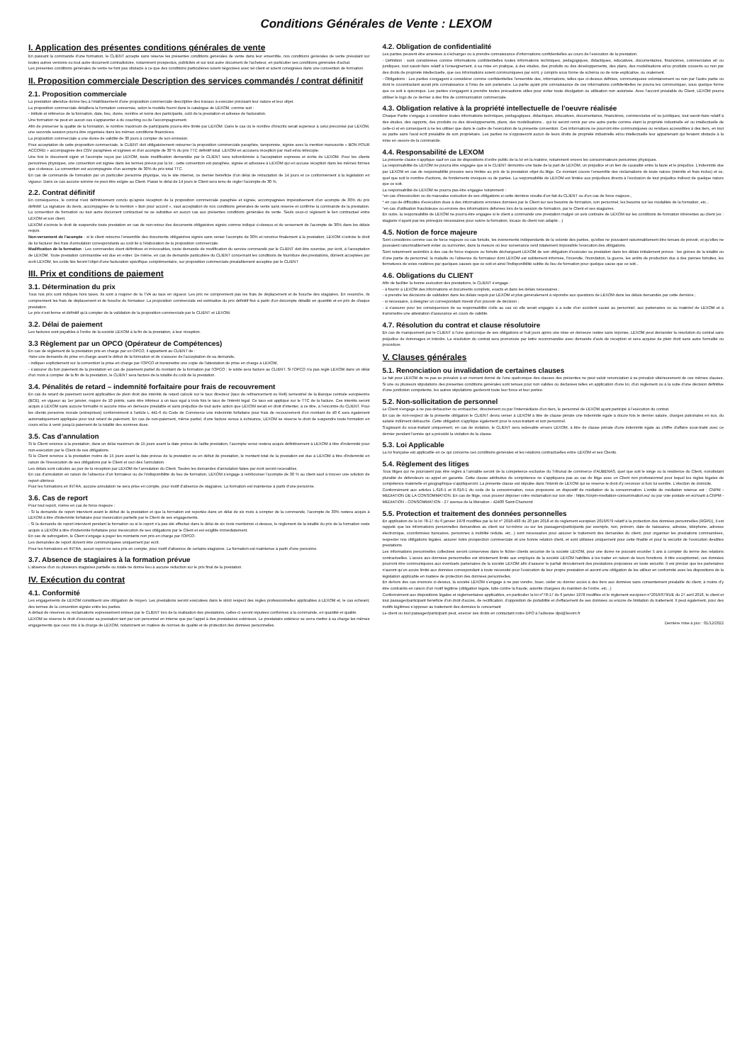Conditions Générales de Vente : LEXOM
I. Application des présentes conditions générales de vente
En passant la commande d'une formation, le CLIENT accepte sans réserve les présentes conditions générales de vente dans leur ensemble, nos conditions générales de vente prévalant sur toutes autres versions ou tout autre document contradictoire, notamment prospectus, publicités et sur tout autre document de l'acheteur, en particulier ses conditions générales d'achat.
Les présentes conditions générales de vente ne font pas obstacle à ce que des conditions particulières soient négociées avec tel client et soient consignées dans une convention de formation.
II. Proposition commerciale Description des services commandés / contrat définitif
2.1. Proposition commerciale
La prestation attendue donne lieu à l'établissement d'une proposition commerciale descriptive des travaux à exécuter précisant leur nature et leur objet.
La proposition commerciale détaillera la formation concernée, selon le modèle fourni dans le catalogue de LEXOM, comme suit :
- Intitulé et référence de la formation, date, lieu, durée, nombre et noms des participants, coût de la prestation et adresse de facturation.
Une formation ne peut en aucun cas s'apparenter à du coaching ou de l'accompagnement.
Afin de préserver la qualité de la formation, le nombre maximum de participants pourra être limité par LEXOM. Dans le cas où le nombre d'inscrits serait supérieur à celui préconisé par LEXOM, une seconde session pourra être organisée dans les mêmes conditions financières.
La proposition commerciale a une durée de validité de 30 jours à compter de son émission.
Pour acceptation de cette proposition commerciale, le CLIENT doit obligatoirement retourner la proposition commerciale paraphée, tamponnée, signée avec la mention manuscrite « BON POUR ACCORD » accompagnée des CGV paraphées et signées et d'un acompte de 30 % du prix TTC définitif total. LEXOM en accusera réception par mail et/ou télécopie.
Une fois le document signé et l'acompte reçus par LEXOM, toute modification demandée par le CLIENT sera subordonnée à l'acceptation expresse et écrite de LEXOM. Pour les clients personnes physiques, une convention est signée dans les termes prévus par la loi ; cette convention est paraphée, signée et adressée à LEXOM qui en accuse réception dans les mêmes formes que ci-dessus. La convention est accompagnée d'un acompte de 30% du prix total TTC.
En cas de commande de formation par un particulier personne physique, via le site internet, ce dernier bénéficie d'un délai de rétractation de 14 jours et ce conformément à la législation en vigueur. Dans ce cas aucune somme ne peut être exigée au Client. Passé le délai de 14 jours le Client sera tenu de régler l'acompte de 30 %.
2.2. Contrat définitif
En conséquence, le contrat n'est définitivement conclu qu'après réception de la proposition commerciale paraphée et signée, accompagnées impérativement d'un acompte de 30% du prix définitif. La signature du devis, accompagnée de la mention « Bon pour accord », vaut acceptation de nos conditions générales de vente sans réserve et confirme la commande de la prestation. La convention de formation ou tout autre document contractuel ne se substitue en aucun cas aux présentes conditions générales de vente. Seuls ceux-ci régissent le lien contractuel entre LEXOM et son client.
LEXOM s'octroie le droit de suspendre toute prestation en cas de non-retour des documents obligatoires signés comme indiqué ci-dessus et du versement de l'acompte de 30% dans les délais requis.
Non-versement de l'acompte : si le client retourne l'ensemble des documents obligatoires signés sans verser l'acompte de 30% et renonce finalement à la prestation, LEXOM s'octroie le droit de lui facturer des frais d'annulation correspondants au coût lié à l'élaboration de la proposition commerciale.
Modification de la formation : Les commandes étant définitives et irrévocables, toute demande de modification du service commandé par le CLIENT doit être soumise, par écrit, à l'acceptation de LEXOM. Toute prestation commandée est due en entier. De même, en cas de demande particulière du CLIENT concernant les conditions de fourniture des prestations, dûment acceptées par écrit LEXOM, les coûts liés feront l'objet d'une facturation spécifique complémentaire, sur proposition commerciale préalablement acceptée par le CLIENT
III. Prix et conditions de paiement
3.1. Détermination du prix
Tous nos prix sont indiqués hors taxes. Ils sont à majorer de la TVA au taux en vigueur. Les prix ne comprennent pas les frais de déplacement et de bouche des stagiaires. En revanche, ils comprennent les frais de déplacement et de bouche du formateur. La proposition commerciale est estimative du prix définitif fixé à partir d'un décompte détaillé en quantité et en prix de chaque prestation.
Le prix n'est ferme et définitif qu'à compter de la validation de la proposition commerciale par le CLIENT et LEXOM.
3.2. Délai de paiement
Les factures sont payables à l'ordre de la société LEXOM à la fin de la prestation, à leur réception.
3.3 Règlement par un OPCO (Opérateur de Compétences)
En cas de règlement de la prestation pris en charge par un OPCO, il appartient au CLIENT de :
-faire une demande de prise en charge avant le début de la formation et de s'assurer de l'acceptation de sa demande,
- indiquer explicitement sur la convention la prise en charge par l'OPCO et transmettre une copie de l'attestation de prise en charge à LEXOM,
- s'assurer du bon paiement de la prestation en cas de paiement partiel du montant de la formation par l'OPCO ; le solde sera facturé au CLIENT. Si l'OPCO n'a pas réglé LEXOM dans un délai d'un mois à compter de la fin de la prestation, le CLIENT sera facturé de la totalité du coût de la prestation.
3.4. Pénalités de retard – indemnité forfaitaire pour frais de recouvrement
En cas de retard de paiement seront applicables de plein droit des intérêts de retard calculé sur le taux directeur (taux de refinancement ou Refi) semestriel de la Banque centrale européenne (BCE), en vigueur au 1er janvier, majoré de 10 points, sans être inférieur à un taux égal à trois fois le taux de l'intérêt légal. Ce taux est appliqué sur le TTC de la facture. Ces intérêts seront acquis à LEXOM sans aucune formalité ni aucune mise en demeure préalable et sans préjudice de tout autre action que LEXOM serait en droit d'intenter, à ce titre, à l'encontre du CLIENT. Pour les clients personne morale (entreprises) conformément à l'article L 441-6 du Code de Commerce une indemnité forfaitaire pour frais de recouvrement d'un montant de 40 € sera également automatiquement appliquée pour tout retard de paiement. En cas de non-paiement, même partiel, d'une facture venue à échéance, LEXOM se réserve le droit de suspendre toute formation en cours et/ou à venir jusqu'à paiement de la totalité des sommes dues.
3.5. Cas d'annulation
Si le Client renonce à la prestation, dans un délai maximum de 15 jours avant la date prévue de ladite prestation, l'acompte versé restera acquis définitivement à LEXOM à titre d'indemnité pour non-exécution par le Client de ses obligations.
Si le Client renonce à la prestation moins de 15 jours avant la date prévue de la prestation ou en début de prestation, le montant total de la prestation est due à LEXOM à titre d'indemnité en raison de l'inexécution de ses obligations par le Client et ceci dès l'annulation.
Les délais sont calculés au jour de la réception par LEXOM de l'annulation du Client. Seules les demandes d'annulation faites par écrit seront recevables.
En cas d'annulation en raison de l'absence d'un formateur ou de l'indisponibilité du lieu de formation, LEXOM s'engage à rembourser l'acompte de 30 % au client sauf à trouver une solution de report ultérieur.
Pour les formations en INTRA, aucune annulation ne sera prise en compte, pour motif d'absence de stagiaires. La formation est maintenue à partir d'une personne.
3.6. Cas de report
Pour tout report, même en cas de force majeure :
- Si la demande de report intervient avant le début de la prestation et que la formation est reportée dans un délai de six mois à compter de la commande, l'acompte de 30% restera acquis à LEXOM à titre d'indemnité forfaitaire pour inexécution partielle par le Client de ses engagements.
- Si la demande de report intervient pendant la formation ou si le report n'a pas été effectué dans le délai de six mois mentionné ci-dessus, le règlement de la totalité du prix de la formation reste acquis à LEXOM à titre d'indemnité forfaitaire pour inexécution de ses obligations par le Client et est exigible immédiatement.
En cas de subrogation, le Client s'engage à payer les montants non pris en charge par l'OPCO.
Les demandes de report doivent être communiquées uniquement par écrit.
Pour les formations en INTRA, aucun report ne sera pris en compte, pour motif d'absence de certains stagiaires. La formation est maintenue à partir d'une personne.
3.7. Absence de stagiaires à la formation prévue
L'absence d'un ou plusieurs stagiaires partielle ou totale ne donne lieu à aucune réduction sur le prix final de la prestation.
IV. Exécution du contrat
4.1. Conformité
Les engagements de LEXOM constituent une obligation de moyen. Les prestations seront exécutées dans le strict respect des règles professionnelles applicables à LEXOM et, le cas échéant, des termes de la convention signée entre les parties.
A défaut de réserves ou réclamations expressément émises par le CLIENT lors de la réalisation des prestations, celles-ci seront réputées conformes à la commande, en quantité et qualité.
LEXOM se réserve le droit d'exécuter sa prestation tant par son personnel en interne que par l'appel à des prestataires extérieurs. Le prestataire extérieur se verra mettre à sa charge les mêmes engagements que ceux mis à la charge de LEXOM, notamment en matière de normes de qualité et de protection des données personnelles.
4.2. Obligation de confidentialité
Les parties peuvent être amenées à s'échanger ou à prendre connaissance d'informations confidentielles au cours de l'exécution de la prestation.
- Définition : sont considérées comme informations confidentielles toutes informations techniques, pédagogiques, didactiques, éducatives, documentaires, financières, commerciales et/ ou juridiques, tout savoir-faire relatif à l'enseignement, à sa mise en pratique, à des études, des produits ou des développements, des plans, des modélisations et/ou produits couverts ou non par des droits de propriété intellectuelle, que ces informations soient communiquées par écrit, y compris sous forme de schéma ou de note explicative, ou oralement.
- Obligations : Les parties s'engagent à considérer comme confidentielles l'ensemble des, informations, telles que ci-dessus définies, communiquées volontairement ou non par l'autre partie ou dont le cocontractant aurait pris connaissance à l'insu de son partenaire. La partie ayant pris connaissance de ces informations confidentielles ne pourra les communiquer, sous quelque forme que ce soit à quiconque. Les parties s'engagent à prendre toutes précautions utiles pour éviter toute divulgation ou utilisation non autorisée. Avec l'accord préalable du Client, LEXOM pourra utiliser le logo de ce dernier à des fins de communication commerciale.
4.3. Obligation relative à la propriété intellectuelle de l'oeuvre réalisée
Chaque Partie s'engage à considérer toutes informations techniques, pédagogiques, didactiques, éducatives, documentaires, financières, commerciales et/ ou juridiques, tout savoir-faire relatif à des études, des rapports, des produits ou des développements, plans, des modélisations... qui lui seront remis par une autre partie comme étant la propriété industrielle et/ ou intellectuelle de celle-ci et en conséquent à ne les utiliser que dans le cadre de l'exécution de la présente convention. Ces informations ne pourront être communiquées ou rendues accessibles à des tiers, en tout ou partie sans l'aval écrit préalable de son propriétaire. Les parties ne s'opposeront aucun de leurs droits de propriété industrielle et/ou intellectuelle leur appartenant qui feraient obstacle à la mise en oeuvre de la commande.
4.4. Responsabilité de LEXOM
La présente clause s'applique sauf en cas de dispositions d'ordre public de la loi en la matière, notamment envers les consommateurs personnes physiques.
La responsabilité de LEXOM ne pourra être engagée que si le CLIENT démontre une faute de la part de LEXOM, un préjudice et un lien de causalité entre la faute et le préjudice. L'indemnité due par LEXOM en cas de responsabilité prouvée sera limitée au prix de la prestation objet du litige. Ce montant couvre l'ensemble des réclamations de toute nature (intérêts et frais inclus) et ce, quel que soit le nombre d'actions, de fondements invoqués ou de parties. La responsabilité de LEXOM est limitée aux préjudices directs à l'exclusion de tout préjudice indirect de quelque nature que ce soit.
La responsabilité de LEXOM ne pourra pas être engagée notamment :
*en cas d'inexécution ou de mauvaise exécution de ses obligations si cette dernière résulte d'un fait du CLIENT ou d'un cas de force majeure.,
* en cas de difficultés d'exécution dues à des informations erronées données par le Client sur ses besoins de formation, son personnel, les besoins sur les modalités de la formation, etc...
*en cas d'utilisation frauduleuse ou erronée des informations délivrées lors de la session de formation, par le Client et ses stagiaires.
En outre, la responsabilité de LEXOM ne pourra être engagée si le client a commandé une prestation malgré un avis contraire de LEXOM sur les conditions de formation inhérentes au client (ex : stagiaire n'ayant pas les prérequis nécessaires pour suivre la formation, locaux du client non adapté…)
4.5. Notion de force majeure
Sont considérés comme cas de force majeure ou cas fortuits, les événements indépendants de la volonté des parties, qu'elles ne pouvaient raisonnablement être tenues de prévoir, et qu'elles ne pouvaient raisonnablement éviter ou surmonter, dans la mesure où leur survenance rend totalement impossible l'exécution des obligations.
Sont notamment assimilés à des cas de force majeure ou fortuits déchargeant LEXOM de son obligation d'exécuter sa prestation dans les délais initialement prévus : les grèves de la totalité ou d'une partie du personnel, la maladie ou l'absence du formateur dont LEXOM est subitement informée, l'incendie, l'inondation, la guerre, les arrêts de production dus à des pannes fortuites, les fermetures de voies routières par quelques causes que ce soit et ainsi l'indisponibilité subite du lieu de formation pour quelque cause que ce soit...
4.6. Obligations du CLIENT
Afin de faciliter la bonne exécution des prestations, le CLIENT s'engage :
- à fournir à LEXOM des informations et documents complets, exacts et dans les délais nécessaires ;
- à prendre les décisions de validation dans les délais requis par LEXOM et plus généralement à répondre aux questions de LEXOM dans les délais demandés par cette dernière ;
- si nécessaire, à désigner un correspondant investi d'un pouvoir de décision ;
- à s'assurer pour les conséquences de sa responsabilité civile au cas où elle serait engagée à a suite d'un accident causé au personnel, aux partenaires ou au matériel de LEXOM et à transmettre une attestation d'assurance en cours de validité.
4.7. Résolution du contrat et clause résolutoire
En cas de manquement par le CLIENT à l'une quelconque de ses obligations et huit jours après une mise en demeure restée sans réponse, LEXOM peut demander la résolution du contrat sans préjudice de dommages et intérêts. La résolution du contrat sera prononcée par lettre recommandée avec demande d'avis de réception et sera acquise de plein droit sans autre formalité ou procédure.
V. Clauses générales
5.1. Renonciation ou invalidation de certaines clauses
Le fait pour LEXOM de ne pas se prévaloir à un moment donné de l'une quelconque des clauses des présentes ne peut valoir renonciation à se prévaloir ultérieurement de ces mêmes clauses. Si une ou plusieurs stipulations des présentes conditions générales sont tenues pour non valides ou déclarées telles en application d'une loi, d'un règlement ou à la suite d'une décision définitive d'une juridiction compétente, les autres stipulations garderont toute leur force et leur portée.
5.2. Non-sollicitation de personnel
Le Client s'engage à ne pas débaucher ou embaucher, directement ou par l'intermédiaire d'un tiers, le personnel de LEXOM ayant participé à l'exécution du contrat.
En cas de non-respect de la présente obligation le CLIENT devra verser à LEXOM à titre de clause pénale une indemnité égale à douze fois le dernier salaire, charges patronales en sus, du salarié indûment débauché. Cette obligation s'applique également pour le sous-traitant et son personnel.
S'agissant du sous-traitant uniquement, en cas de violation, le CLIENT sera redevable envers LEXOM, à titre de clause pénale d'une indemnité égale au chiffre d'affaire sous-traité avec ce dernier pendant l'année qui a précédé la violation de la clause.
5.3. Loi Applicable
La loi française est applicable en ce qui concerne ces conditions générales et les relations contractuelles entre LEXOM et ses Clients.
5.4. Règlement des litiges
Tous litiges qui ne pourraient pas être réglés à l'amiable seront de la compétence exclusive du Tribunal de commerce d'AUBENAS, quel que soit le siège ou la résidence du Client, nonobstant pluralité de défendeurs ou appel en garantie. Cette clause attributive de compétence ne s'appliquera pas au cas de litige avec un Client non professionnel pour lequel les règles légales de compétence matérielle et géographique s'appliqueront. La présente clause est stipulée dans l'intérêt de LEXOM qui se réserve le droit d'y renoncer si bon lui semble. L'élection de domicile.
Conformément aux articles L.616-1 et R.616-1 du code de la consommation, nous proposons un dispositif de médiation de la consommation. L'entité de médiation retenue est : CNPM - MEDIATION DE LA CONSOMMATION. En cas de litige, vous pouvez déposer votre réclamation sur son site : https://cnpm-mediation-consommation.eu/ ou par voie postale en écrivant à CNPM - MEDIATION - CONSOMMATION - 27 avenue de la libération - 42400 Saint-Chamond
5.5. Protection et traitement des données personnelles
En application de la loi 78-17 du 6 janvier 1978 modifiée par la loi n° 2018-493 du 20 juin 2018 et du règlement européen 2016/679 relatif à la protection des données personnelles (RGPD), il est rappelé que les informations personnelles demandées au client sur lui-même ou sur les passagers/participants par exemple, non, prénom, date de naissance, adresse, téléphone, adresse électronique, coordonnées bancaires, personnes à mobilité réduite, etc...) sont nécessaires pour assurer le traitement des demandes du client, pour organiser les prestations commandées, respecter nos obligations légales, assurer notre prospection commerciale et une bonne relation client, et sont utilisées uniquement pour cette finalité et pour la sécurité de l'exécution desdites prestations.
Les informations personnelles collectées seront conservées dans le fichier clients sécurisé de la société LEXOM, pour une durée ne pouvant excéder 5 ans à compter du terme des relations contractuelles. L'accès aux données personnelles est strictement limité aux employés de la société LEXOM habilités à les traiter en raison de leurs fonctions. A titre exceptionnel, ces données pourront être communiquées aux éventuels partenaires de la société LEXOM afin d'assurer le parfait déroulement des prestations proposées en toute sécurité. Il est précisé que les partenaires n'auront qu'un accès limité aux données correspondant à toute nécessité pour l'exécution de leur propre prestation et auront une obligation de les utiliser en conformité avec les dispositions de la législation applicable en matière de protection des données personnelles.
En dehors des cas énoncés ci-dessus, la société LEXOM s'engage à ne pas vendre, louer, céder ou donner accès à des tiers aux données sans consentement préalable du client, à moins d'y être contraints en raison d'un motif légitime (obligation légale, lutte contre la fraude, autorité chargées du maintien de l'ordre, etc...)
Conformément aux dispositions légales et règlementaires applicables, en particulier la loi n°78-17 du 6 janvier 1978 modifiée et le règlement européen n°2016/679/UE du 27 avril 2016, le client et tout passager/participant bénéficie d'un droit d'accès, de rectification, d'opposition de portabilité et d'effacement de ses données ou encore de limitation du traitement. Il peut également, pour des motifs légitimes s'opposer au traitement des données le concernant
Le client ou tout passager/participant peut, exercer ses droits en contactant notre DPO à l'adresse dpo@lexom.fr
Dernière mise à jour : 01/12/2022